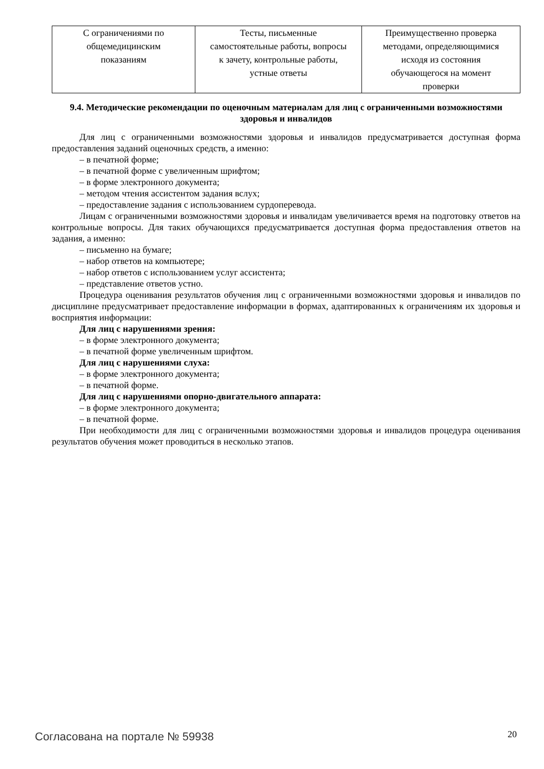| С ограничениями по общемедицинским показаниям | Тесты, письменные самостоятельные работы, вопросы к зачету, контрольные работы, устные ответы | Преимущественно проверка методами, определяющимися исходя из состояния обучающегося на момент проверки |
9.4. Методические рекомендации по оценочным материалам для лиц с ограниченными возможностями здоровья и инвалидов
Для лиц с ограниченными возможностями здоровья и инвалидов предусматривается доступная форма предоставления заданий оценочных средств, а именно:
– в печатной форме;
– в печатной форме с увеличенным шрифтом;
– в форме электронного документа;
– методом чтения ассистентом задания вслух;
– предоставление задания с использованием сурдоперевода.
Лицам с ограниченными возможностями здоровья и инвалидам увеличивается время на подготовку ответов на контрольные вопросы. Для таких обучающихся предусматривается доступная форма предоставления ответов на задания, а именно:
– письменно на бумаге;
– набор ответов на компьютере;
– набор ответов с использованием услуг ассистента;
– представление ответов устно.
Процедура оценивания результатов обучения лиц с ограниченными возможностями здоровья и инвалидов по дисциплине предусматривает предоставление информации в формах, адаптированных к ограничениям их здоровья и восприятия информации:
Для лиц с нарушениями зрения:
– в форме электронного документа;
– в печатной форме увеличенным шрифтом.
Для лиц с нарушениями слуха:
– в форме электронного документа;
– в печатной форме.
Для лиц с нарушениями опорно-двигательного аппарата:
– в форме электронного документа;
– в печатной форме.
При необходимости для лиц с ограниченными возможностями здоровья и инвалидов процедура оценивания результатов обучения может проводиться в несколько этапов.
Согласована на портале № 59938 20